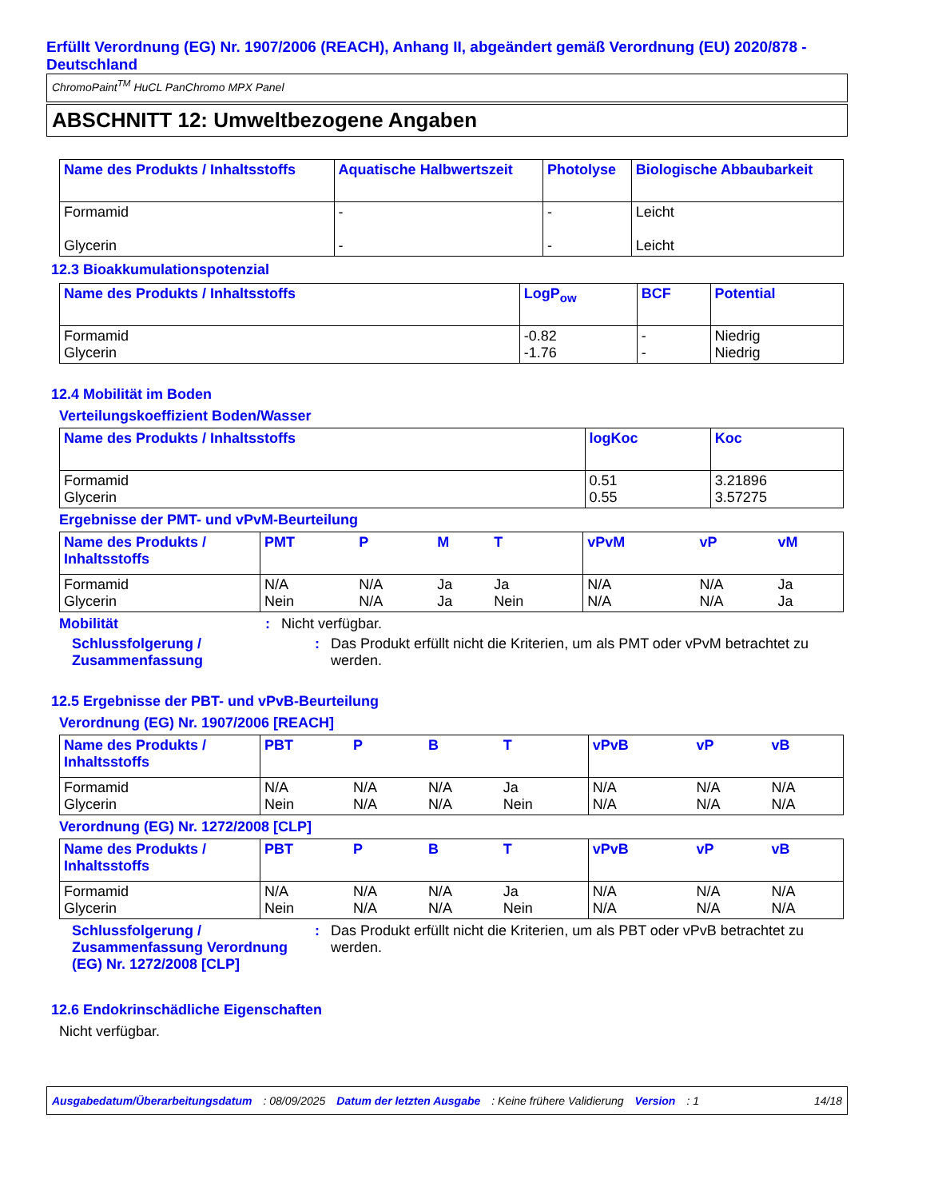Erfüllt Verordnung (EG) Nr. 1907/2006 (REACH), Anhang II, abgeändert gemäß Verordnung (EU) 2020/878 - Deutschland
ChromoPaint<sup>TM</sup> HuCL PanChromo MPX Panel
ABSCHNITT 12: Umweltbezogene Angaben
| Name des Produkts / Inhaltsstoffs | Aquatische Halbwertszeit | Photolyse | Biologische Abbaubarkeit |
| --- | --- | --- | --- |
| Formamid Glycerin | - - | - - | Leicht Leicht |
12.3 Bioakkumulationspotenzial
| Name des Produkts / Inhaltsstoffs | LogP<sub>ow</sub> | BCF | Potential |
| --- | --- | --- | --- |
| Formamid Glycerin | -0.82 -1.76 | - - | Niedrig Niedrig |
12.4 Mobilität im Boden
Verteilungskoeffizient Boden/Wasser
| Name des Produkts / Inhaltsstoffs | logKoc | Koc |
| --- | --- | --- |
| Formamid Glycerin | 0.51 0.55 | 3.21896 3.57275 |
Ergebnisse der PMT- und vPvM-Beurteilung
| Name des Produkts / Inhaltsstoffs | PMT | P | M | T | vPvM | vP | vM |
| --- | --- | --- | --- | --- | --- | --- | --- |
| Formamid Glycerin | N/A Nein | N/A N/A | Ja Ja | Ja Nein | N/A N/A | N/A N/A | Ja Ja |
Mobilität: Nicht verfügbar.
Schlussfolgerung / Zusammenfassung: Das Produkt erfüllt nicht die Kriterien, um als PMT oder vPvM betrachtet zu werden.
12.5 Ergebnisse der PBT- und vPvB-Beurteilung
Verordnung (EG) Nr. 1907/2006 [REACH]
| Name des Produkts / Inhaltsstoffs | PBT | P | B | T | vPvB | vP | vB |
| --- | --- | --- | --- | --- | --- | --- | --- |
| Formamid Glycerin | N/A Nein | N/A N/A | N/A N/A | Ja Nein | N/A N/A | N/A N/A | N/A N/A |
Verordnung (EG) Nr. 1272/2008 [CLP]
| Name des Produkts / Inhaltsstoffs | PBT | P | B | T | vPvB | vP | vB |
| --- | --- | --- | --- | --- | --- | --- | --- |
| Formamid Glycerin | N/A Nein | N/A N/A | N/A N/A | Ja Nein | N/A N/A | N/A N/A | N/A N/A |
Schlussfolgerung / Zusammenfassung Verordnung (EG) Nr. 1272/2008 [CLP]: Das Produkt erfüllt nicht die Kriterien, um als PBT oder vPvB betrachtet zu werden.
12.6 Endokrinschädliche Eigenschaften
Nicht verfügbar.
Ausgabedatum/Überarbeitungsdatum: 08/09/2025 Datum der letzten Ausgabe: Keine frühere Validierung Version: 1 14/18